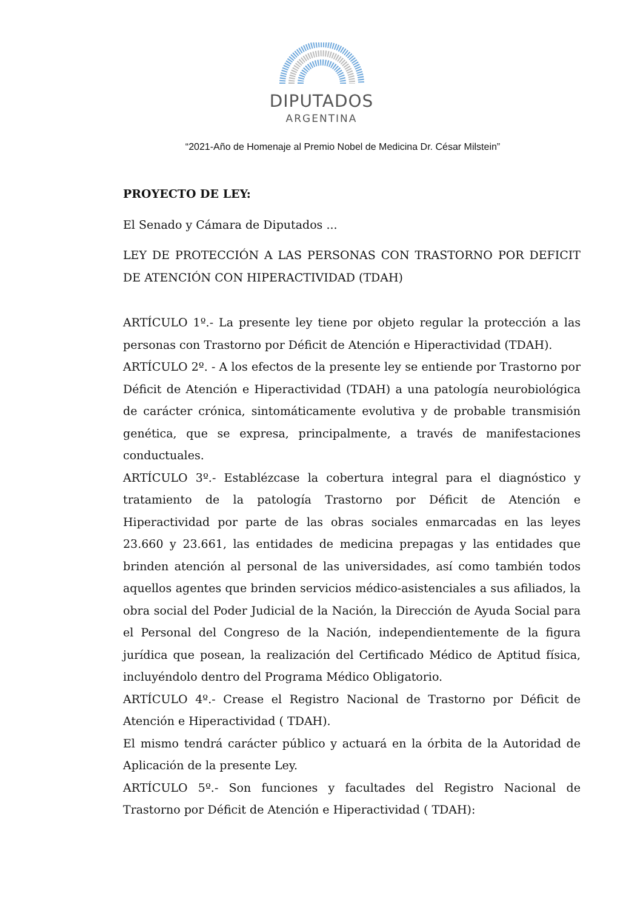DIPUTADOS
ARGENTINA
“2021-Año de Homenaje al Premio Nobel de Medicina Dr. César Milstein”
PROYECTO DE LEY:
El Senado y Cámara de Diputados ...
LEY DE PROTECCIÓN A LAS PERSONAS CON TRASTORNO POR DEFICIT DE ATENCIÓN CON HIPERACTIVIDAD (TDAH)
ARTÍCULO 1º.- La presente ley tiene por objeto regular la protección a las personas con Trastorno por Déficit de Atención e Hiperactividad (TDAH).
ARTÍCULO 2º. - A los efectos de la presente ley se entiende por Trastorno por Déficit de Atención e Hiperactividad (TDAH) a una patología neurobiológica de carácter crónica, sintomáticamente evolutiva y de probable transmisión genética, que se expresa, principalmente, a través de manifestaciones conductuales.
ARTÍCULO 3º.- Establézcase la cobertura integral para el diagnóstico y tratamiento de la patología Trastorno por Déficit de Atención e Hiperactividad por parte de las obras sociales enmarcadas en las leyes 23.660 y 23.661, las entidades de medicina prepagas y las entidades que brinden atención al personal de las universidades, así como también todos aquellos agentes que brinden servicios médico-asistenciales a sus afiliados, la obra social del Poder Judicial de la Nación, la Dirección de Ayuda Social para el Personal del Congreso de la Nación, independientemente de la figura jurídica que posean, la realización del Certificado Médico de Aptitud física, incluyéndolo dentro del Programa Médico Obligatorio.
ARTÍCULO 4º.- Crease el Registro Nacional de Trastorno por Déficit de Atención e Hiperactividad ( TDAH).
El mismo tendrá carácter público y actuará en la órbita de la Autoridad de Aplicación de la presente Ley.
ARTÍCULO 5º.- Son funciones y facultades del Registro Nacional de Trastorno por Déficit de Atención e Hiperactividad ( TDAH):